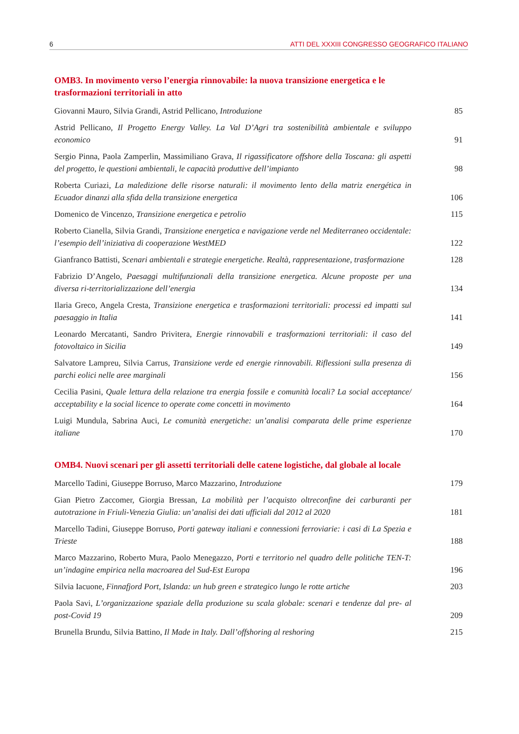6 ATTI DEL XXXIII CONGRESSO GEOGRAFICO ITALIANO
OMB3. In movimento verso l’energia rinnovabile: la nuova transizione energetica e le trasformazioni territoriali in atto
Giovanni Mauro, Silvia Grandi, Astrid Pellicano, Introduzione
85
Astrid Pellicano, Il Progetto Energy Valley. La Val D’Agri tra sostenibilità ambientale e sviluppo economico
91
Sergio Pinna, Paola Zamperlin, Massimiliano Grava, Il rigassificatore offshore della Toscana: gli aspetti del progetto, le questioni ambientali, le capacità produttive dell’impianto
98
Roberta Curiazi, La maledizione delle risorse naturali: il movimento lento della matriz energética in Ecuador dinanzi alla sfida della transizione energetica
106
Domenico de Vincenzo, Transizione energetica e petrolio
115
Roberto Cianella, Silvia Grandi, Transizione energetica e navigazione verde nel Mediterraneo occidentale: l’esempio dell’iniziativa di cooperazione WestMED
122
Gianfranco Battisti, Scenari ambientali e strategie energetiche. Realtà, rappresentazione, trasformazione
128
Fabrizio D’Angelo, Paesaggi multifunzionali della transizione energetica. Alcune proposte per una diversa ri-territorializzazione dell’energia
134
Ilaria Greco, Angela Cresta, Transizione energetica e trasformazioni territoriali: processi ed impatti sul paesaggio in Italia
141
Leonardo Mercatanti, Sandro Privitera, Energie rinnovabili e trasformazioni territoriali: il caso del fotovoltaico in Sicilia
149
Salvatore Lampreu, Silvia Carrus, Transizione verde ed energie rinnovabili. Riflessioni sulla presenza di parchi eolici nelle aree marginali
156
Cecilia Pasini, Quale lettura della relazione tra energia fossile e comunità locali? La social acceptance/ acceptability e la social licence to operate come concetti in movimento
164
Luigi Mundula, Sabrina Auci, Le comunità energetiche: un’analisi comparata delle prime esperienze italiane
170
OMB4. Nuovi scenari per gli assetti territoriali delle catene logistiche, dal globale al locale
Marcello Tadini, Giuseppe Borruso, Marco Mazzarino, Introduzione
179
Gian Pietro Zaccomer, Giorgia Bressan, La mobilità per l’acquisto oltreconfine dei carburanti per autotrazione in Friuli-Venezia Giulia: un’analisi dei dati ufficiali dal 2012 al 2020
181
Marcello Tadini, Giuseppe Borruso, Porti gateway italiani e connessioni ferroviarie: i casi di La Spezia e Trieste
188
Marco Mazzarino, Roberto Mura, Paolo Menegazzo, Porti e territorio nel quadro delle politiche TEN-T: un’indagine empirica nella macroarea del Sud-Est Europa
196
Silvia Iacuone, Finnafjord Port, Islanda: un hub green e strategico lungo le rotte artiche
203
Paola Savi, L’organizzazione spaziale della produzione su scala globale: scenari e tendenze dal pre- al post-Covid 19
209
Brunella Brundu, Silvia Battino, Il Made in Italy. Dall’offshoring al reshoring
215